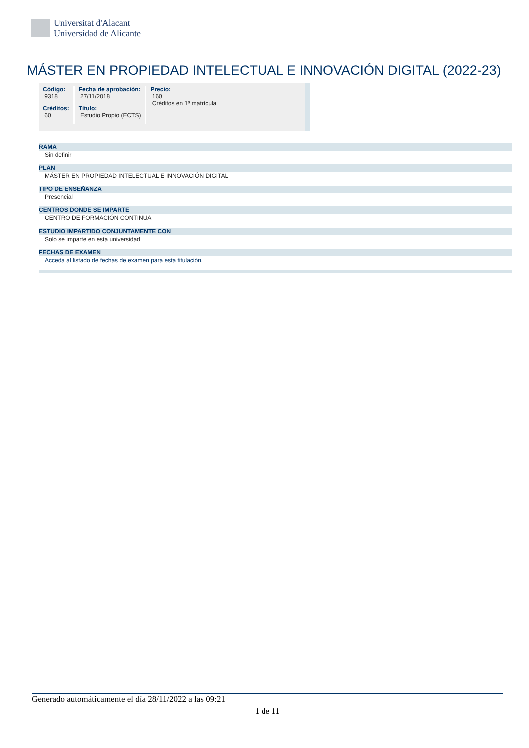Universitat d'Alacant
Universidad de Alicante
MÁSTER EN PROPIEDAD INTELECTUAL E INNOVACIÓN DIGITAL (2022-23)
| Código: 9318 | Fecha de aprobación: 27/11/2018 | Precio: 160 Créditos en 1ª matrícula |
| Créditos: 60 | Título: Estudio Propio (ECTS) | |
RAMA
Sin definir
PLAN
MÁSTER EN PROPIEDAD INTELECTUAL E INNOVACIÓN DIGITAL
TIPO DE ENSEÑANZA
Presencial
CENTROS DONDE SE IMPARTE
CENTRO DE FORMACIÓN CONTINUA
ESTUDIO IMPARTIDO CONJUNTAMENTE CON
Solo se imparte en esta universidad
FECHAS DE EXAMEN
Acceda al listado de fechas de examen para esta titulación.
Generado automáticamente el día 28/11/2022 a las 09:21
1 de 11